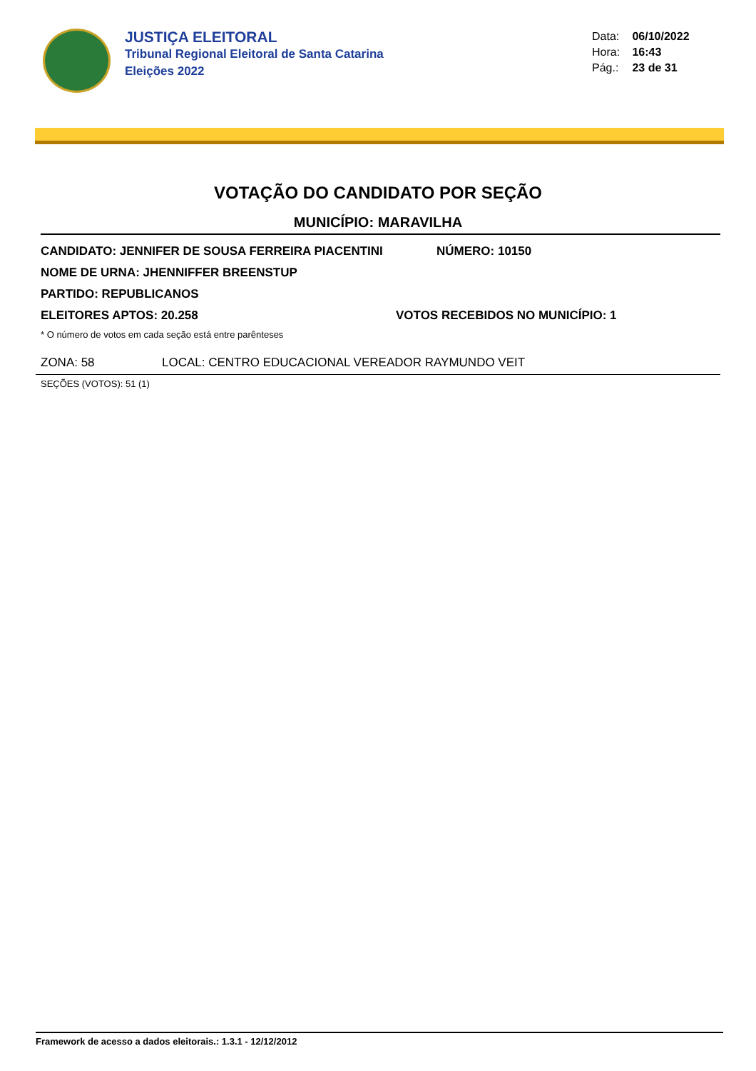JUSTIÇA ELEITORAL
Tribunal Regional Eleitoral de Santa Catarina
Eleições 2022
Data: 06/10/2022
Hora: 16:43
Pág.: 23 de 31
VOTAÇÃO DO CANDIDATO POR SEÇÃO
MUNICÍPIO: MARAVILHA
CANDIDATO: JENNIFER DE SOUSA FERREIRA PIACENTINI NÚMERO: 10150
NOME DE URNA: JHENNIFFER BREENSTUP
PARTIDO: REPUBLICANOS
ELEITORES APTOS: 20.258 VOTOS RECEBIDOS NO MUNICÍPIO: 1
* O número de votos em cada seção está entre parênteses
ZONA: 58 LOCAL: CENTRO EDUCACIONAL VEREADOR RAYMUNDO VEIT
SEÇÕES (VOTOS): 51 (1)
Framework de acesso a dados eleitorais.: 1.3.1 - 12/12/2012